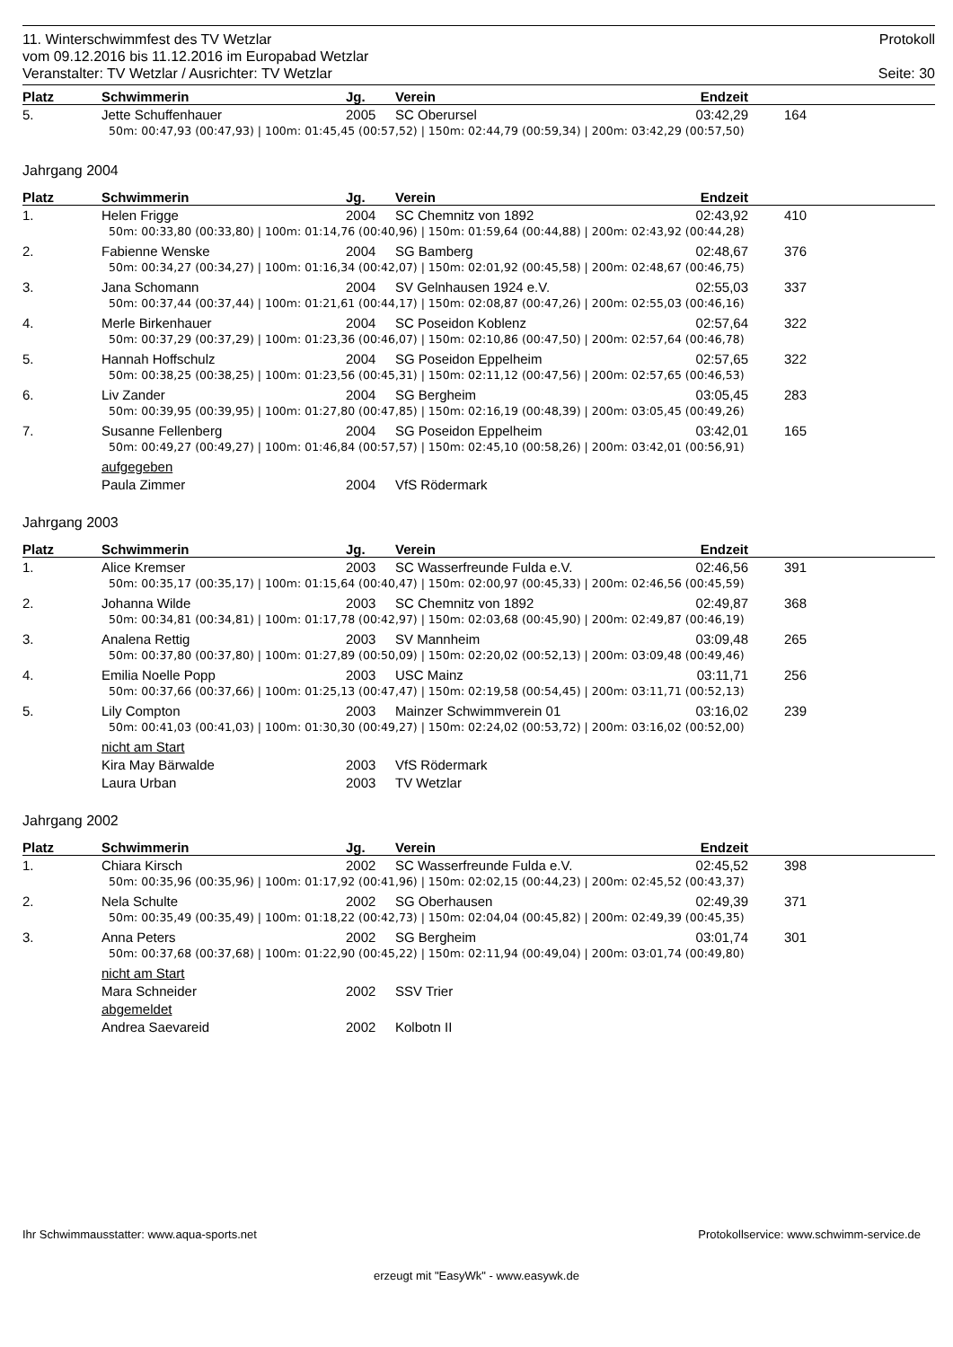11. Winterschwimmfest des TV Wetzlar Protokoll
vom 09.12.2016 bis 11.12.2016 im Europabad Wetzlar
Veranstalter: TV Wetzlar / Ausrichter: TV Wetzlar Seite: 30
| Platz | Schwimmerin | Jg. | Verein | Endzeit | |
| --- | --- | --- | --- | --- | --- |
| 5. | Jette Schuffenhauer | 2005 | SC Oberursel | 03:42,29 | 164 |
| | 50m: 00:47,93 (00:47,93) / 100m: 01:45,45 (00:57,52) / 150m: 02:44,79 (00:59,34) / 200m: 03:42,29 (00:57,50) | | | | |
Jahrgang 2004
| Platz | Schwimmerin | Jg. | Verein | Endzeit | |
| --- | --- | --- | --- | --- | --- |
| 1. | Helen Frigge | 2004 | SC Chemnitz von 1892 | 02:43,92 | 410 |
| | 50m: 00:33,80 (00:33,80) / 100m: 01:14,76 (00:40,96) / 150m: 01:59,64 (00:44,88) / 200m: 02:43,92 (00:44,28) | | | | |
| 2. | Fabienne Wenske | 2004 | SG Bamberg | 02:48,67 | 376 |
| | 50m: 00:34,27 (00:34,27) / 100m: 01:16,34 (00:42,07) / 150m: 02:01,92 (00:45,58) / 200m: 02:48,67 (00:46,75) | | | | |
| 3. | Jana Schomann | 2004 | SV Gelnhausen 1924 e.V. | 02:55,03 | 337 |
| | 50m: 00:37,44 (00:37,44) / 100m: 01:21,61 (00:44,17) / 150m: 02:08,87 (00:47,26) / 200m: 02:55,03 (00:46,16) | | | | |
| 4. | Merle Birkenhauer | 2004 | SC Poseidon Koblenz | 02:57,64 | 322 |
| | 50m: 00:37,29 (00:37,29) / 100m: 01:23,36 (00:46,07) / 150m: 02:10,86 (00:47,50) / 200m: 02:57,64 (00:46,78) | | | | |
| 5. | Hannah Hoffschulz | 2004 | SG Poseidon Eppelheim | 02:57,65 | 322 |
| | 50m: 00:38,25 (00:38,25) / 100m: 01:23,56 (00:45,31) / 150m: 02:11,12 (00:47,56) / 200m: 02:57,65 (00:46,53) | | | | |
| 6. | Liv Zander | 2004 | SG Bergheim | 03:05,45 | 283 |
| | 50m: 00:39,95 (00:39,95) / 100m: 01:27,80 (00:47,85) / 150m: 02:16,19 (00:48,39) / 200m: 03:05,45 (00:49,26) | | | | |
| 7. | Susanne Fellenberg | 2004 | SG Poseidon Eppelheim | 03:42,01 | 165 |
| | 50m: 00:49,27 (00:49,27) / 100m: 01:46,84 (00:57,57) / 150m: 02:45,10 (00:58,26) / 200m: 03:42,01 (00:56,91) | | | | |
| | aufgegeben | | | | |
| | Paula Zimmer | 2004 | VfS Rödermark | | |
Jahrgang 2003
| Platz | Schwimmerin | Jg. | Verein | Endzeit | |
| --- | --- | --- | --- | --- | --- |
| 1. | Alice Kremser | 2003 | SC Wasserfreunde Fulda e.V. | 02:46,56 | 391 |
| | 50m: 00:35,17 (00:35,17) / 100m: 01:15,64 (00:40,47) / 150m: 02:00,97 (00:45,33) / 200m: 02:46,56 (00:45,59) | | | | |
| 2. | Johanna Wilde | 2003 | SC Chemnitz von 1892 | 02:49,87 | 368 |
| | 50m: 00:34,81 (00:34,81) / 100m: 01:17,78 (00:42,97) / 150m: 02:03,68 (00:45,90) / 200m: 02:49,87 (00:46,19) | | | | |
| 3. | Analena Rettig | 2003 | SV Mannheim | 03:09,48 | 265 |
| | 50m: 00:37,80 (00:37,80) / 100m: 01:27,89 (00:50,09) / 150m: 02:20,02 (00:52,13) / 200m: 03:09,48 (00:49,46) | | | | |
| 4. | Emilia Noelle Popp | 2003 | USC Mainz | 03:11,71 | 256 |
| | 50m: 00:37,66 (00:37,66) / 100m: 01:25,13 (00:47,47) / 150m: 02:19,58 (00:54,45) / 200m: 03:11,71 (00:52,13) | | | | |
| 5. | Lily Compton | 2003 | Mainzer Schwimmverein 01 | 03:16,02 | 239 |
| | 50m: 00:41,03 (00:41,03) / 100m: 01:30,30 (00:49,27) / 150m: 02:24,02 (00:53,72) / 200m: 03:16,02 (00:52,00) | | | | |
| | nicht am Start | | | | |
| | Kira May Bärwalde | 2003 | VfS Rödermark | | |
| | Laura Urban | 2003 | TV Wetzlar | | |
Jahrgang 2002
| Platz | Schwimmerin | Jg. | Verein | Endzeit | |
| --- | --- | --- | --- | --- | --- |
| 1. | Chiara Kirsch | 2002 | SC Wasserfreunde Fulda e.V. | 02:45,52 | 398 |
| | 50m: 00:35,96 (00:35,96) / 100m: 01:17,92 (00:41,96) / 150m: 02:02,15 (00:44,23) / 200m: 02:45,52 (00:43,37) | | | | |
| 2. | Nela Schulte | 2002 | SG Oberhausen | 02:49,39 | 371 |
| | 50m: 00:35,49 (00:35,49) / 100m: 01:18,22 (00:42,73) / 150m: 02:04,04 (00:45,82) / 200m: 02:49,39 (00:45,35) | | | | |
| 3. | Anna Peters | 2002 | SG Bergheim | 03:01,74 | 301 |
| | 50m: 00:37,68 (00:37,68) / 100m: 01:22,90 (00:45,22) / 150m: 02:11,94 (00:49,04) / 200m: 03:01,74 (00:49,80) | | | | |
| | nicht am Start | | | | |
| | Mara Schneider | 2002 | SSV Trier | | |
| | abgemeldet | | | | |
| | Andrea Saevareid | 2002 | Kolbotn II | | |
Ihr Schwimmausstatter: www.aqua-sports.net Protokollservice: www.schwimm-service.de
erzeugt mit "EasyWk" - www.easywk.de